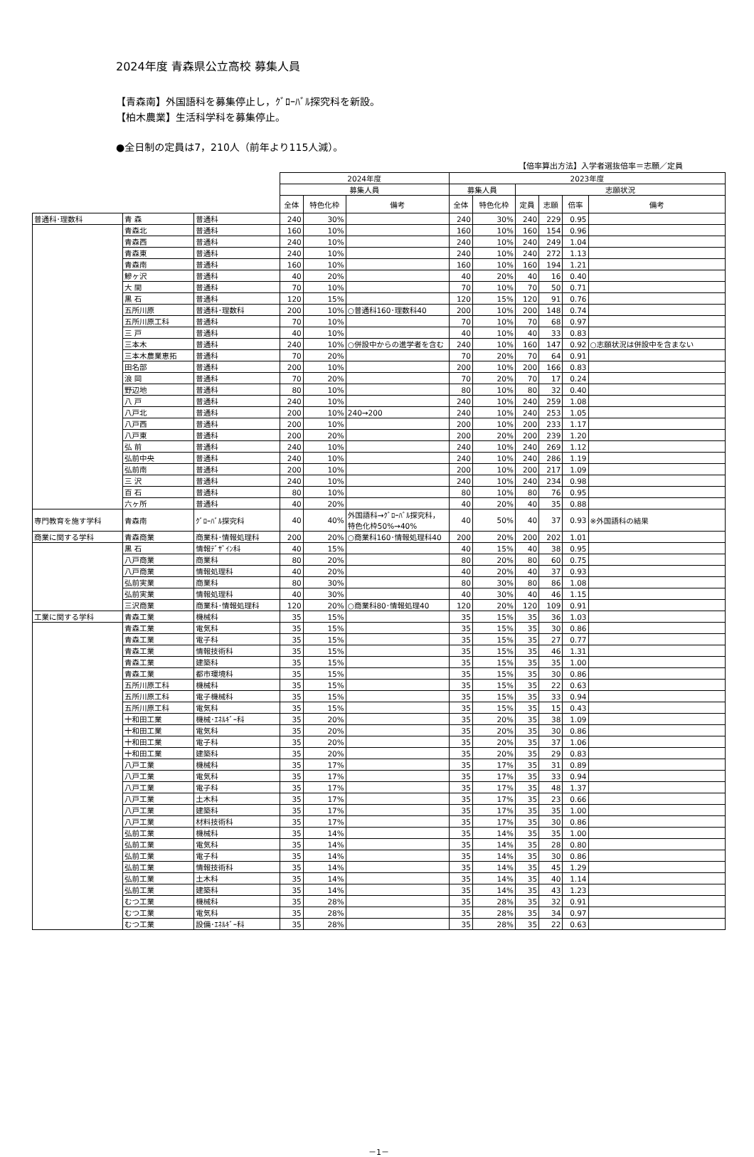2024年度 青森県公立高校 募集人員
【青森南】外国語科を募集停止し，ｸﾞﾛｰﾊﾞﾙ探究科を新設。
【柏木農業】生活科学科を募集停止。
●全日制の定員は7，210人（前年より115人減）。
【倍率算出方法】入学者選抜倍率＝志願／定員
| | | | 2024年度 | | | 2023年度 | | | | | |
| --- | --- | --- | --- | --- | --- | --- | --- | --- | --- | --- | --- |
| | | | 募集人員 | | | 募集人員 | | 志願状況 | | | |
| | | | 全体 | 特色化枠 | 備考 | 全体 | 特色化枠 | 定員 | 志願 | 倍率 | 備考 |
| 普通科･理数科 | 青 森 | 普通科 | 240 | 30% | | 240 | 30% | 240 | 229 | 0.95 | |
| | 青森北 | 普通科 | 160 | 10% | | 160 | 10% | 160 | 154 | 0.96 | |
| | 青森西 | 普通科 | 240 | 10% | | 240 | 10% | 240 | 249 | 1.04 | |
| | 青森東 | 普通科 | 240 | 10% | | 240 | 10% | 240 | 272 | 1.13 | |
| | 青森南 | 普通科 | 160 | 10% | | 160 | 10% | 160 | 194 | 1.21 | |
| | 鰺ヶ沢 | 普通科 | 40 | 20% | | 40 | 20% | 40 | 16 | 0.40 | |
| | 大 間 | 普通科 | 70 | 10% | | 70 | 10% | 70 | 50 | 0.71 | |
| | 黒 石 | 普通科 | 120 | 15% | | 120 | 15% | 120 | 91 | 0.76 | |
| | 五所川原 | 普通科･理数科 | 200 | 10% | ○普通科160･理数科40 | 200 | 10% | 200 | 148 | 0.74 | |
| | 五所川原工科 | 普通科 | 70 | 10% | | 70 | 10% | 70 | 68 | 0.97 | |
| | 三 戸 | 普通科 | 40 | 10% | | 40 | 10% | 40 | 33 | 0.83 | |
| | 三本木 | 普通科 | 240 | 10% | ○併設中からの進学者を含む | 240 | 10% | 160 | 147 | 0.92 | ○志願状況は併設中を含まない |
| | 三本木農業恵拓 | 普通科 | 70 | 20% | | 70 | 20% | 70 | 64 | 0.91 | |
| | 田名部 | 普通科 | 200 | 10% | | 200 | 10% | 200 | 166 | 0.83 | |
| | 浪 岡 | 普通科 | 70 | 20% | | 70 | 20% | 70 | 17 | 0.24 | |
| | 野辺地 | 普通科 | 80 | 10% | | 80 | 10% | 80 | 32 | 0.40 | |
| | 八 戸 | 普通科 | 240 | 10% | | 240 | 10% | 240 | 259 | 1.08 | |
| | 八戸北 | 普通科 | 200 | 10% | 240→200 | 240 | 10% | 240 | 253 | 1.05 | |
| | 八戸西 | 普通科 | 200 | 10% | | 200 | 10% | 200 | 233 | 1.17 | |
| | 八戸東 | 普通科 | 200 | 20% | | 200 | 20% | 200 | 239 | 1.20 | |
| | 弘 前 | 普通科 | 240 | 10% | | 240 | 10% | 240 | 269 | 1.12 | |
| | 弘前中央 | 普通科 | 240 | 10% | | 240 | 10% | 240 | 286 | 1.19 | |
| | 弘前南 | 普通科 | 200 | 10% | | 200 | 10% | 200 | 217 | 1.09 | |
| | 三 沢 | 普通科 | 240 | 10% | | 240 | 10% | 240 | 234 | 0.98 | |
| | 百 石 | 普通科 | 80 | 10% | | 80 | 10% | 80 | 76 | 0.95 | |
| | 六ヶ所 | 普通科 | 40 | 20% | | 40 | 20% | 40 | 35 | 0.88 | |
| 専門教育を施す学科 | 青森南 | ｸﾞﾛｰﾊﾞﾙ探究科 | 40 | 40% | 外国語科→ｸﾞﾛｰﾊﾞﾙ探究科，特色化枠50%→40% | 40 | 50% | 40 | 37 | 0.93 | ※外国語科の結果 |
| 商業に関する学科 | 青森商業 | 商業科･情報処理科 | 200 | 20% | ○商業科160･情報処理科40 | 200 | 20% | 200 | 202 | 1.01 | |
| | 黒 石 | 情報ﾃﾞｻﾞｲﾝ科 | 40 | 15% | | 40 | 15% | 40 | 38 | 0.95 | |
| | 八戸商業 | 商業科 | 80 | 20% | | 80 | 20% | 80 | 60 | 0.75 | |
| | 八戸商業 | 情報処理科 | 40 | 20% | | 40 | 20% | 40 | 37 | 0.93 | |
| | 弘前実業 | 商業科 | 80 | 30% | | 80 | 30% | 80 | 86 | 1.08 | |
| | 弘前実業 | 情報処理科 | 40 | 30% | | 40 | 30% | 40 | 46 | 1.15 | |
| | 三沢商業 | 商業科･情報処理科 | 120 | 20% | ○商業科80･情報処理40 | 120 | 20% | 120 | 109 | 0.91 | |
| 工業に関する学科 | 青森工業 | 機械科 | 35 | 15% | | 35 | 15% | 35 | 36 | 1.03 | |
| | 青森工業 | 電気科 | 35 | 15% | | 35 | 15% | 35 | 30 | 0.86 | |
| | 青森工業 | 電子科 | 35 | 15% | | 35 | 15% | 35 | 27 | 0.77 | |
| | 青森工業 | 情報技術科 | 35 | 15% | | 35 | 15% | 35 | 46 | 1.31 | |
| | 青森工業 | 建築科 | 35 | 15% | | 35 | 15% | 35 | 35 | 1.00 | |
| | 青森工業 | 都市環境科 | 35 | 15% | | 35 | 15% | 35 | 30 | 0.86 | |
| | 五所川原工科 | 機械科 | 35 | 15% | | 35 | 15% | 35 | 22 | 0.63 | |
| | 五所川原工科 | 電子機械科 | 35 | 15% | | 35 | 15% | 35 | 33 | 0.94 | |
| | 五所川原工科 | 電気科 | 35 | 15% | | 35 | 15% | 35 | 15 | 0.43 | |
| | 十和田工業 | 機械･ｴﾈﾙｷﾞｰ科 | 35 | 20% | | 35 | 20% | 35 | 38 | 1.09 | |
| | 十和田工業 | 電気科 | 35 | 20% | | 35 | 20% | 35 | 30 | 0.86 | |
| | 十和田工業 | 電子科 | 35 | 20% | | 35 | 20% | 35 | 37 | 1.06 | |
| | 十和田工業 | 建築科 | 35 | 20% | | 35 | 20% | 35 | 29 | 0.83 | |
| | 八戸工業 | 機械科 | 35 | 17% | | 35 | 17% | 35 | 31 | 0.89 | |
| | 八戸工業 | 電気科 | 35 | 17% | | 35 | 17% | 35 | 33 | 0.94 | |
| | 八戸工業 | 電子科 | 35 | 17% | | 35 | 17% | 35 | 48 | 1.37 | |
| | 八戸工業 | 土木科 | 35 | 17% | | 35 | 17% | 35 | 23 | 0.66 | |
| | 八戸工業 | 建築科 | 35 | 17% | | 35 | 17% | 35 | 35 | 1.00 | |
| | 八戸工業 | 材料技術科 | 35 | 17% | | 35 | 17% | 35 | 30 | 0.86 | |
| | 弘前工業 | 機械科 | 35 | 14% | | 35 | 14% | 35 | 35 | 1.00 | |
| | 弘前工業 | 電気科 | 35 | 14% | | 35 | 14% | 35 | 28 | 0.80 | |
| | 弘前工業 | 電子科 | 35 | 14% | | 35 | 14% | 35 | 30 | 0.86 | |
| | 弘前工業 | 情報技術科 | 35 | 14% | | 35 | 14% | 35 | 45 | 1.29 | |
| | 弘前工業 | 土木科 | 35 | 14% | | 35 | 14% | 35 | 40 | 1.14 | |
| | 弘前工業 | 建築科 | 35 | 14% | | 35 | 14% | 35 | 43 | 1.23 | |
| | むつ工業 | 機械科 | 35 | 28% | | 35 | 28% | 35 | 32 | 0.91 | |
| | むつ工業 | 電気科 | 35 | 28% | | 35 | 28% | 35 | 34 | 0.97 | |
| | むつ工業 | 設備･ｴﾈﾙｷﾞｰ科 | 35 | 28% | | 35 | 28% | 35 | 22 | 0.63 | |
－1－